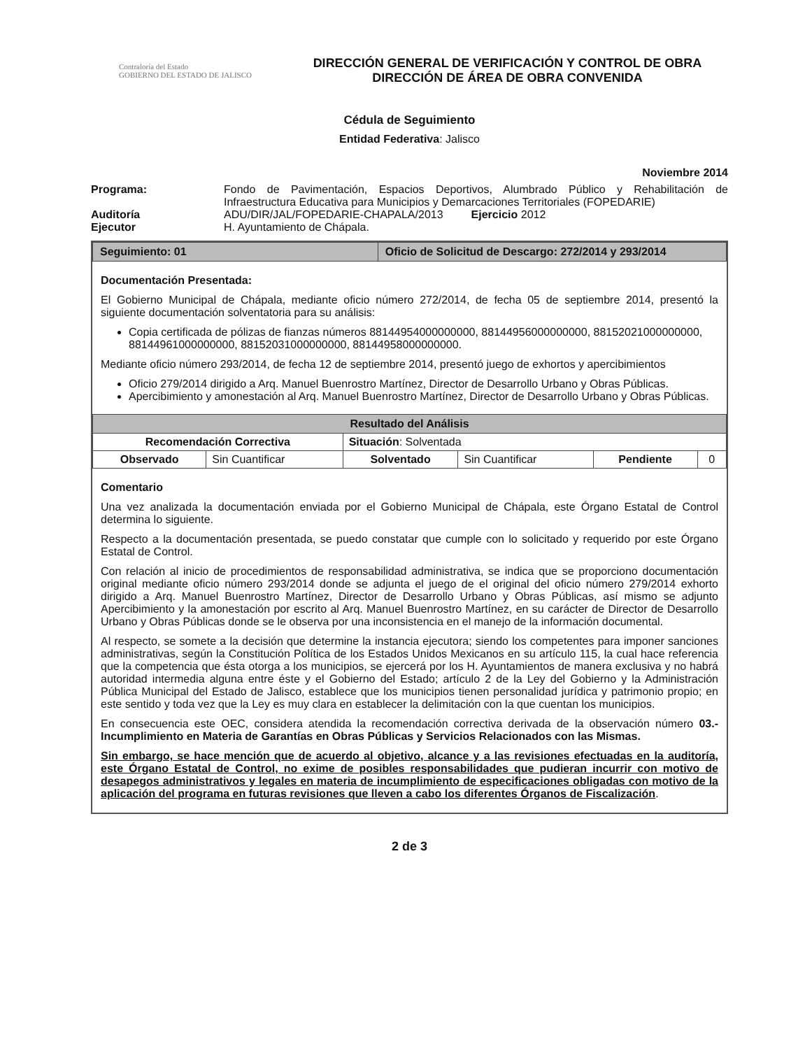Contraloría del Estado
GOBIERNO DEL ESTADO DE JALISCO
DIRECCIÓN GENERAL DE VERIFICACIÓN Y CONTROL DE OBRA
DIRECCIÓN DE ÁREA DE OBRA CONVENIDA
Cédula de Seguimiento
Entidad Federativa: Jalisco
Noviembre 2014
Programa:
Fondo de Pavimentación, Espacios Deportivos, Alumbrado Público y Rehabilitación de Infraestructura Educativa para Municipios y Demarcaciones Territoriales (FOPEDARIE)
Auditoría
ADU/DIR/JAL/FOPEDARIE-CHAPALA/2013 Ejercicio 2012
Ejecutor
H. Ayuntamiento de Chápala.
| Seguimiento: 01 | Oficio de Solicitud de Descargo: 272/2014 y 293/2014 |
Documentación Presentada:
El Gobierno Municipal de Chápala, mediante oficio número 272/2014, de fecha 05 de septiembre 2014, presentó la siguiente documentación solventatoria para su análisis:
Copia certificada de pólizas de fianzas números 88144954000000000, 88144956000000000, 88152021000000000, 88144961000000000, 88152031000000000, 88144958000000000.
Mediante oficio número 293/2014, de fecha 12 de septiembre 2014, presentó juego de exhortos y apercibimientos
Oficio 279/2014 dirigido a Arq. Manuel Buenrostro Martínez, Director de Desarrollo Urbano y Obras Públicas.
Apercibimiento y amonestación al Arq. Manuel Buenrostro Martínez, Director de Desarrollo Urbano y Obras Públicas.
| Resultado del Análisis | | | | | |
| --- | --- | --- | --- | --- | --- |
| Recomendación Correctiva | | Situación : Solventada | | | |
| Observado | Sin Cuantificar | Solventado | Sin Cuantificar | Pendiente | 0 |
Comentario
Una vez analizada la documentación enviada por el Gobierno Municipal de Chápala, este Órgano Estatal de Control determina lo siguiente.
Respecto a la documentación presentada, se puedo constatar que cumple con lo solicitado y requerido por este Órgano Estatal de Control.
Con relación al inicio de procedimientos de responsabilidad administrativa, se indica que se proporciono documentación original mediante oficio número 293/2014 donde se adjunta el juego de el original del oficio número 279/2014 exhorto dirigido a Arq. Manuel Buenrostro Martínez, Director de Desarrollo Urbano y Obras Públicas, así mismo se adjunto Apercibimiento y la amonestación por escrito al Arq. Manuel Buenrostro Martínez, en su carácter de Director de Desarrollo Urbano y Obras Públicas donde se le observa por una inconsistencia en el manejo de la información documental.
Al respecto, se somete a la decisión que determine la instancia ejecutora; siendo los competentes para imponer sanciones administrativas, según la Constitución Política de los Estados Unidos Mexicanos en su artículo 115, la cual hace referencia que la competencia que ésta otorga a los municipios, se ejercerá por los H. Ayuntamientos de manera exclusiva y no habrá autoridad intermedia alguna entre éste y el Gobierno del Estado; artículo 2 de la Ley del Gobierno y la Administración Pública Municipal del Estado de Jalisco, establece que los municipios tienen personalidad jurídica y patrimonio propio; en este sentido y toda vez que la Ley es muy clara en establecer la delimitación con la que cuentan los municipios.
En consecuencia este OEC, considera atendida la recomendación correctiva derivada de la observación número 03.- Incumplimiento en Materia de Garantías en Obras Públicas y Servicios Relacionados con las Mismas.
Sin embargo, se hace mención que de acuerdo al objetivo, alcance y a las revisiones efectuadas en la auditoría, este Órgano Estatal de Control, no exime de posibles responsabilidades que pudieran incurrir con motivo de desapegos administrativos y legales en materia de incumplimiento de especificaciones obligadas con motivo de la aplicación del programa en futuras revisiones que lleven a cabo los diferentes Órganos de Fiscalización.
2 de 3